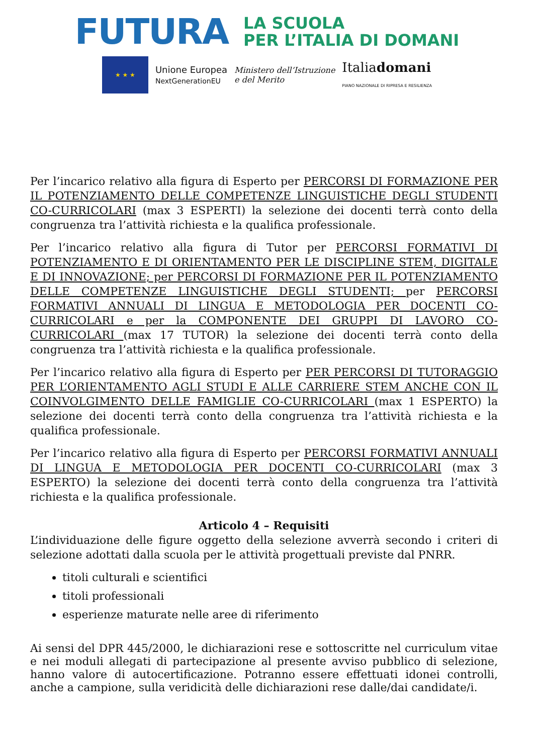FUTURA
LA SCUOLA
PER L’ITALIA DI DOMANI
★ ★ ★
Unione Europea
NextGenerationEU
Ministero dell’Istruzione
e del Merito
Italiadomani
PIANO NAZIONALE DI RIPRESA E RESILIENZA
Per l’incarico relativo alla figura di Esperto per PERCORSI DI FORMAZIONE PER IL POTENZIAMENTO DELLE COMPETENZE LINGUISTICHE DEGLI STUDENTI CO-CURRICOLARI (max 3 ESPERTI) la selezione dei docenti terrà conto della congruenza tra l’attività richiesta e la qualifica professionale.
Per l’incarico relativo alla figura di Tutor per PERCORSI FORMATIVI DI POTENZIAMENTO E DI ORIENTAMENTO PER LE DISCIPLINE STEM, DIGITALE E DI INNOVAZIONE; per PERCORSI DI FORMAZIONE PER IL POTENZIAMENTO DELLE COMPETENZE LINGUISTICHE DEGLI STUDENTI; per PERCORSI FORMATIVI ANNUALI DI LINGUA E METODOLOGIA PER DOCENTI CO-CURRICOLARI e per la COMPONENTE DEI GRUPPI DI LAVORO CO-CURRICOLARI (max 17 TUTOR) la selezione dei docenti terrà conto della congruenza tra l’attività richiesta e la qualifica professionale.
Per l’incarico relativo alla figura di Esperto per PER PERCORSI DI TUTORAGGIO PER L’ORIENTAMENTO AGLI STUDI E ALLE CARRIERE STEM ANCHE CON IL COINVOLGIMENTO DELLE FAMIGLIE CO-CURRICOLARI (max 1 ESPERTO) la selezione dei docenti terrà conto della congruenza tra l’attività richiesta e la qualifica professionale.
Per l’incarico relativo alla figura di Esperto per PERCORSI FORMATIVI ANNUALI DI LINGUA E METODOLOGIA PER DOCENTI CO-CURRICOLARI (max 3 ESPERTO) la selezione dei docenti terrà conto della congruenza tra l’attività richiesta e la qualifica professionale.
Articolo 4 – Requisiti
L’individuazione delle figure oggetto della selezione avverrà secondo i criteri di selezione adottati dalla scuola per le attività progettuali previste dal PNRR.
titoli culturali e scientifici
titoli professionali
esperienze maturate nelle aree di riferimento
Ai sensi del DPR 445/2000, le dichiarazioni rese e sottoscritte nel curriculum vitae e nei moduli allegati di partecipazione al presente avviso pubblico di selezione, hanno valore di autocertificazione. Potranno essere effettuati idonei controlli, anche a campione, sulla veridicità delle dichiarazioni rese dalle/dai candidate/i.